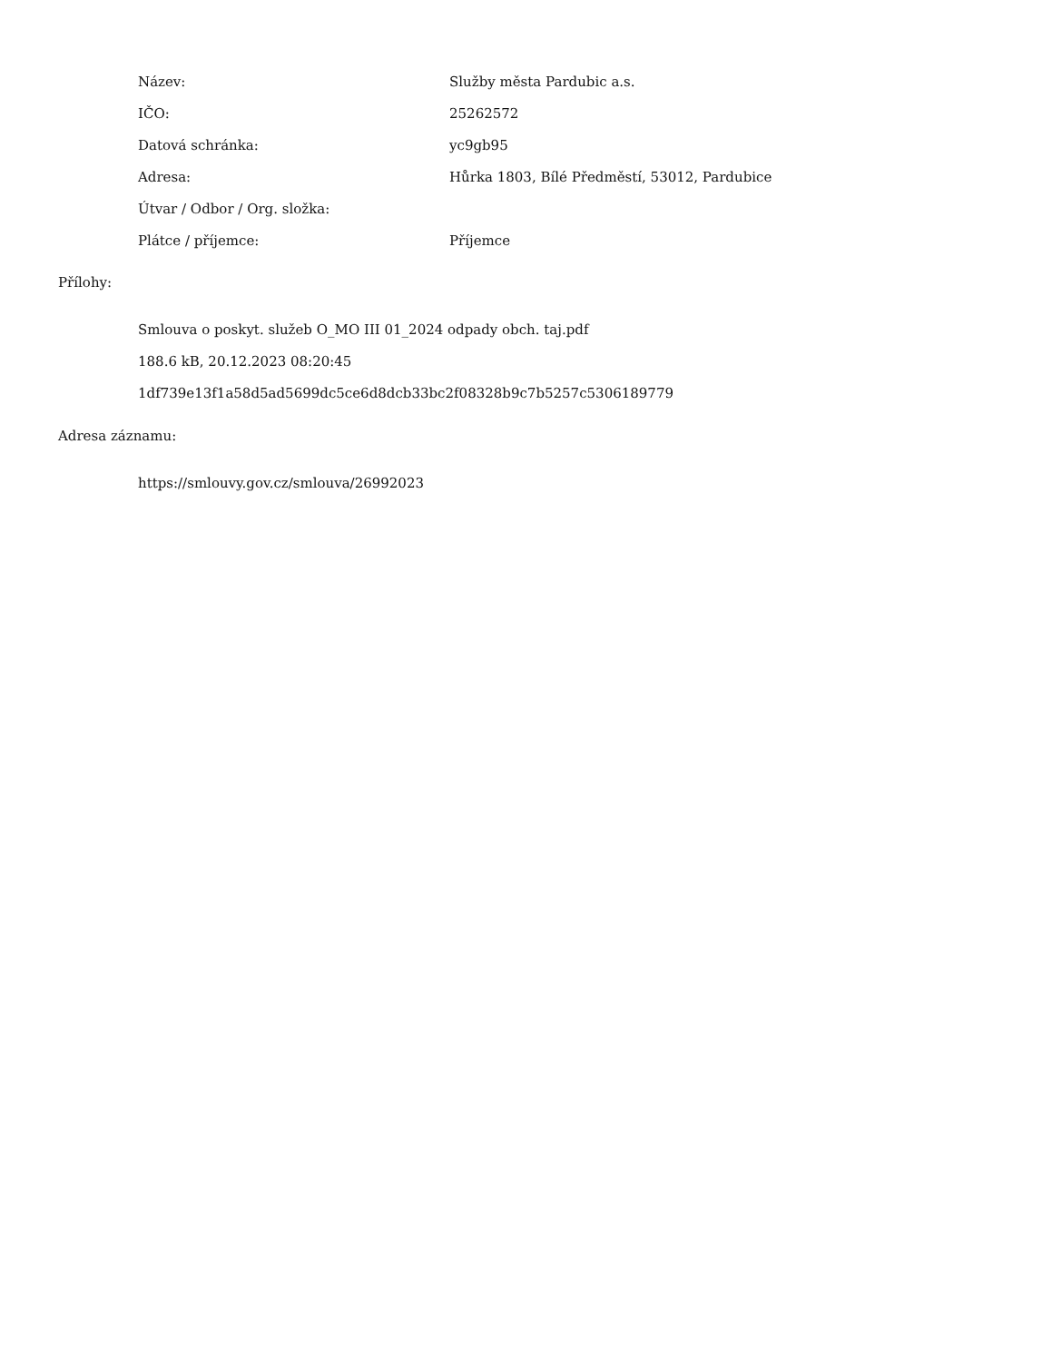| Název: | Služby města Pardubic a.s. |
| IČO: | 25262572 |
| Datová schránka: | yc9gb95 |
| Adresa: | Hůrka 1803, Bílé Předměstí, 53012, Pardubice |
| Útvar / Odbor / Org. složka: | |
| Plátce / příjemce: | Příjemce |
Přílohy:
Smlouva o poskyt. služeb O_MO III 01_2024 odpady obch. taj.pdf
188.6 kB, 20.12.2023 08:20:45
1df739e13f1a58d5ad5699dc5ce6d8dcb33bc2f08328b9c7b5257c5306189779
Adresa záznamu:
https://smlouvy.gov.cz/smlouva/26992023